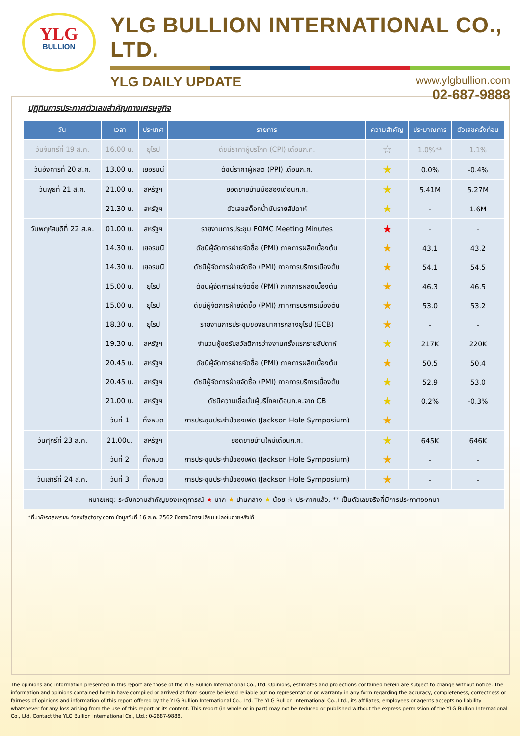YLG
BULLION
YLG BULLION INTERNATIONAL CO., LTD.
YLG DAILY UPDATE
www.ylgbullion.com
02-687-9888
ปฏิทินการประกาศตัวเลขสำคัญทางเศรษฐกิจ
| วัน | เวลา | ประเทศ | รายการ | ความสำคัญ | ประมาณการ | ตัวเลขครั้งก่อน |
| --- | --- | --- | --- | --- | --- | --- |
| วันจันทร์ที่ 19 ส.ค. | 16.00 น. | ยุโรป | ดัชนีราคาผู้บริโภค (CPI) เดือนก.ค. | ☆ | 1.0%** | 1.1% |
| วันอังคารที่ 20 ส.ค. | 13.00 น. | เยอรมนี | ดัชนีราคาผู้ผลิต (PPI) เดือนก.ค. | ★ | 0.0% | -0.4% |
| วันพุธที่ 21 ส.ค. | 21.00 น. | สหรัฐฯ | ยอดขายบ้านมือสองเดือนก.ค. | ★ | 5.41M | 5.27M |
| | 21.30 น. | สหรัฐฯ | ตัวเลขสต็อกน้ำมันรายสัปดาห์ | ★ | - | 1.6M |
| วันพฤหัสบดีที่ 22 ส.ค. | 01.00 น. | สหรัฐฯ | รายงานการประชุม FOMC Meeting Minutes | ★ | - | - |
| | 14.30 น. | เยอรมนี | ดัชนีผู้จัดการฝ่ายจัดซื้อ (PMI) ภาคการผลิตเบื้องต้น | ★ | 43.1 | 43.2 |
| | 14.30 น. | เยอรมนี | ดัชนีผู้จัดการฝ่ายจัดซื้อ (PMI) ภาคการบริการเบื้องต้น | ★ | 54.1 | 54.5 |
| | 15.00 น. | ยุโรป | ดัชนีผู้จัดการฝ่ายจัดซื้อ (PMI) ภาคการผลิตเบื้องต้น | ★ | 46.3 | 46.5 |
| | 15.00 น. | ยุโรป | ดัชนีผู้จัดการฝ่ายจัดซื้อ (PMI) ภาคการบริการเบื้องต้น | ★ | 53.0 | 53.2 |
| | 18.30 น. | ยุโรป | รายงานการประชุมของธนาคารกลางยุโรป (ECB) | ★ | - | - |
| | 19.30 น. | สหรัฐฯ | จำนวนผู้ขอรับสวัสดิการว่างงานครั้งแรกรายสัปดาห์ | ★ | 217K | 220K |
| | 20.45 น. | สหรัฐฯ | ดัชนีผู้จัดการฝ่ายจัดซื้อ (PMI) ภาคการผลิตเบื้องต้น | ★ | 50.5 | 50.4 |
| | 20.45 น. | สหรัฐฯ | ดัชนีผู้จัดการฝ่ายจัดซื้อ (PMI) ภาคการบริการเบื้องต้น | ★ | 52.9 | 53.0 |
| | 21.00 น. | สหรัฐฯ | ดัชนีความเชื่อมั่นผู้บริโภคเดือนก.ค.จาก CB | ★ | 0.2% | -0.3% |
| | วันที่ 1 | ทั้งหมด | การประชุมประจำปีของเฟด (Jackson Hole Symposium) | ★ | - | - |
| วันศุกร์ที่ 23 ส.ค. | 21.00น. | สหรัฐฯ | ยอดขายบ้านใหม่เดือนก.ค. | ★ | 645K | 646K |
| | วันที่ 2 | ทั้งหมด | การประชุมประจำปีของเฟด (Jackson Hole Symposium) | ★ | - | - |
| วันเสาร์ที่ 24 ส.ค. | วันที่ 3 | ทั้งหมด | การประชุมประจำปีของเฟด (Jackson Hole Symposium) | ★ | - | - |
| หมายเหตุ: ระดับความสำคัญของเหตุการณ์ ★ มาก ★ ปานกลาง ★ น้อย ☆ ประกาศแล้ว, ** เป็นตัวเลขจริงที่มีการประกาศออกมา | | | | | | |
*ที่มาBisnewsและ foexfactory.com ข้อมูลวันที่ 16 ส.ค. 2562 ซึ่งอาจมีการเปลี่ยนแปลงในภายหลังได้
The opinions and information presented in this report are those of the YLG Bullion International Co., Ltd. Opinions, estimates and projections contained herein are subject to change without notice. The information and opinions contained herein have compiled or arrived at from source believed reliable but no representation or warranty in any form regarding the accuracy, completeness, correctness or fairness of opinions and information of this report offered by the YLG Bullion International Co., Ltd. The YLG Bullion International Co., Ltd., its affiliates, employees or agents accepts no liability whatsoever for any loss arising from the use of this report or its content. This report (in whole or in part) may not be reduced or published without the express permission of the YLG Bullion International Co., Ltd. Contact the YLG Bullion International Co., Ltd.: 0-2687-9888.